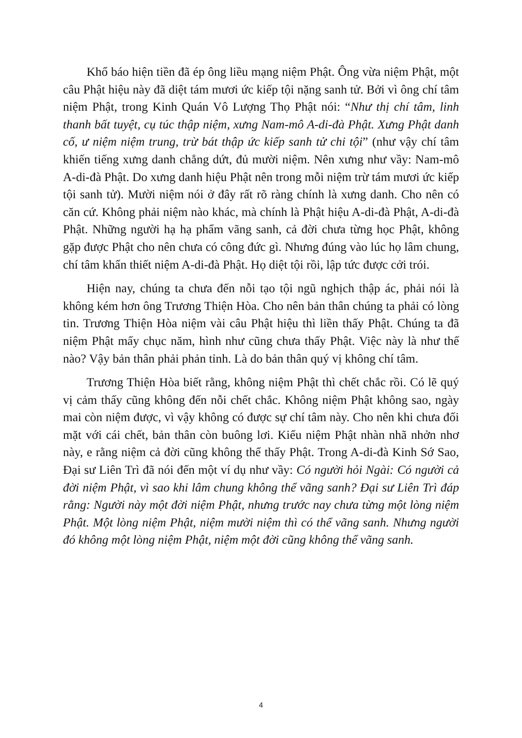Khổ báo hiện tiền đã ép ông liều mạng niệm Phật. Ông vừa niệm Phật, một câu Phật hiệu này đã diệt tám mươi ức kiếp tội nặng sanh tử. Bởi vì ông chí tâm niệm Phật, trong Kinh Quán Vô Lượng Thọ Phật nói: “Như thị chí tâm, linh thanh bất tuyệt, cụ túc thập niệm, xưng Nam-mô A-di-đà Phật. Xưng Phật danh cố, ư niệm niệm trung, trừ bát thập ức kiếp sanh tử chi tội” (như vậy chí tâm khiến tiếng xưng danh chẳng dứt, đủ mười niệm. Nên xưng như vầy: Nam-mô A-di-đà Phật. Do xưng danh hiệu Phật nên trong mỗi niệm trừ tám mươi ức kiếp tội sanh tử). Mười niệm nói ở đây rất rõ ràng chính là xưng danh. Cho nên có căn cứ. Không phải niệm nào khác, mà chính là Phật hiệu A-di-đà Phật, A-di-đà Phật. Những người hạ hạ phẩm vãng sanh, cả đời chưa từng học Phật, không gặp được Phật cho nên chưa có công đức gì. Nhưng đúng vào lúc họ lâm chung, chí tâm khẩn thiết niệm A-di-đà Phật. Họ diệt tội rồi, lập tức được cởi trói.
Hiện nay, chúng ta chưa đến nỗi tạo tội ngũ nghịch thập ác, phải nói là không kém hơn ông Trương Thiện Hòa. Cho nên bản thân chúng ta phải có lòng tin. Trương Thiện Hòa niệm vài câu Phật hiệu thì liền thấy Phật. Chúng ta đã niệm Phật mấy chục năm, hình như cũng chưa thấy Phật. Việc này là như thế nào? Vậy bản thân phải phản tỉnh. Là do bản thân quý vị không chí tâm.
Trương Thiện Hòa biết rằng, không niệm Phật thì chết chắc rồi. Có lẽ quý vị cảm thấy cũng không đến nỗi chết chắc. Không niệm Phật không sao, ngày mai còn niệm được, vì vậy không có được sự chí tâm này. Cho nên khi chưa đối mặt với cái chết, bản thân còn buông lơi. Kiểu niệm Phật nhàn nhã nhởn nhơ này, e rằng niệm cả đời cũng không thể thấy Phật. Trong A-di-đà Kinh Sớ Sao, Đại sư Liên Trì đã nói đến một ví dụ như vầy: Có người hỏi Ngài: Có người cả đời niệm Phật, vì sao khi lâm chung không thể vãng sanh? Đại sư Liên Trì đáp rằng: Người này một đời niệm Phật, nhưng trước nay chưa từng một lòng niệm Phật. Một lòng niệm Phật, niệm mười niệm thì có thể vãng sanh. Nhưng người đó không một lòng niệm Phật, niệm một đời cũng không thể vãng sanh.
4